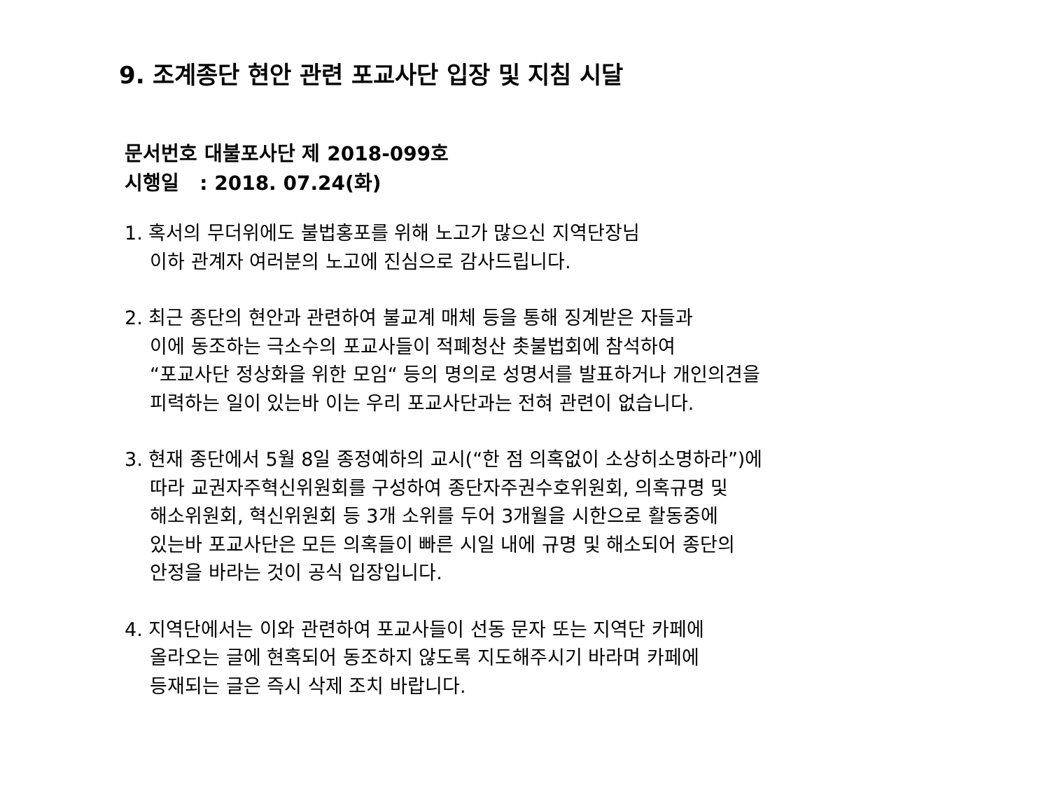9. 조계종단 현안 관련 포교사단 입장 및 지침 시달
문서번호 대불포사단 제 2018-099호
시행일 : 2018. 07.24(화)
1. 혹서의 무더위에도 불법홍포를 위해 노고가 많으신 지역단장님
이하 관계자 여러분의 노고에 진심으로 감사드립니다.
2. 최근 종단의 현안과 관련하여 불교계 매체 등을 통해 징계받은 자들과
이에 동조하는 극소수의 포교사들이 적폐청산 촛불법회에 참석하여
“포교사단 정상화을 위한 모임“ 등의 명의로 성명서를 발표하거나 개인의견을
피력하는 일이 있는바 이는 우리 포교사단과는 전혀 관련이 없습니다.
3. 현재 종단에서 5월 8일 종정예하의 교시(“한 점 의혹없이 소상히소명하라”)에
따라 교권자주혁신위원회를 구성하여 종단자주권수호위원회, 의혹규명 및
해소위원회, 혁신위원회 등 3개 소위를 두어 3개월을 시한으로 활동중에
있는바 포교사단은 모든 의혹들이 빠른 시일 내에 규명 및 해소되어 종단의
안정을 바라는 것이 공식 입장입니다.
4. 지역단에서는 이와 관련하여 포교사들이 선동 문자 또는 지역단 카페에
올라오는 글에 현혹되어 동조하지 않도록 지도해주시기 바라며 카페에
등재되는 글은 즉시 삭제 조치 바랍니다.